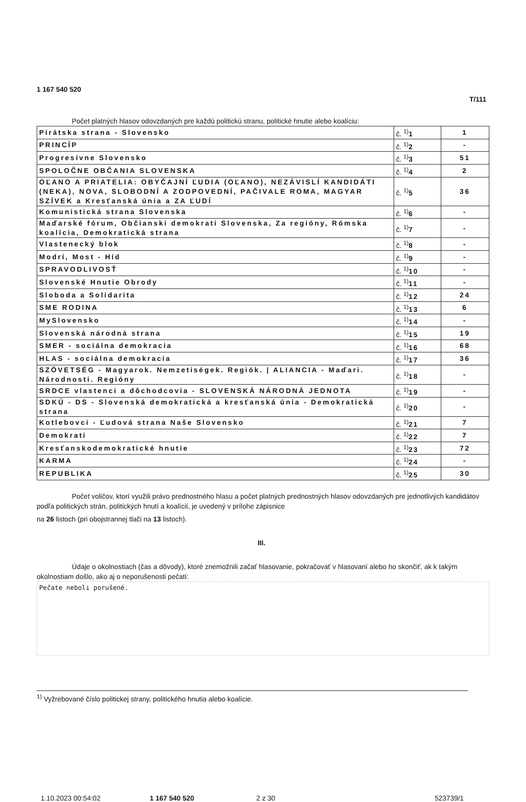1 167 540 520 T/111
Počet platných hlasov odovzdaných pre každú politickú stranu, politické hnutie alebo koalíciu:
| Pirátska strana - Slovensko | č. <sup>1)</sup> 1 | 1 |
| PRINCÍP | č. <sup>1)</sup> 2 | - |
| Progresívne Slovensko | č. <sup>1)</sup> 3 | 51 |
| SPOLOČNE OBČANIA SLOVENSKA | č. <sup>1)</sup> 4 | 2 |
| OĽANO A PRIATELIA: OBYČAJNÍ ĽUDIA (OĽANO), NEZÁVISLÍ KANDIDÁTI (NEKA), NOVA, SLOBODNÍ A ZODPOVEDNÍ, PAČIVALE ROMA, MAGYAR SZÍVEK a Kresťanská únia a ZA ĽUDÍ | č. <sup>1)</sup> 5 | 36 |
| Komunistická strana Slovenska | č. <sup>1)</sup> 6 | - |
| Maďarské fórum, Občianski demokrati Slovenska, Za regióny, Rómska koalícia, Demokratická strana | č. <sup>1)</sup> 7 | - |
| Vlastenecký blok | č. <sup>1)</sup> 8 | - |
| Modrí, Most - Híd | č. <sup>1)</sup> 9 | - |
| SPRAVODLIVOSŤ | č. <sup>1)</sup> 10 | - |
| Slovenské Hnutie Obrody | č. <sup>1)</sup> 11 | - |
| Sloboda a Solidarita | č. <sup>1)</sup> 12 | 24 |
| SME RODINA | č. <sup>1)</sup> 13 | 6 |
| MySlovensko | č. <sup>1)</sup> 14 | - |
| Slovenská národná strana | č. <sup>1)</sup> 15 | 19 |
| SMER - sociálna demokracia | č. <sup>1)</sup> 16 | 68 |
| HLAS - sociálna demokracia | č. <sup>1)</sup> 17 | 36 |
| SZÖVETSÉG - Magyarok. Nemzetiségek. Regiók. / ALIANCIA - Maďari. Národnosti. Regióny | č. <sup>1)</sup> 18 | - |
| SRDCE vlastenci a dôchodcovia - SLOVENSKÁ NÁRODNÁ JEDNOTA | č. <sup>1)</sup> 19 | - |
| SDKÚ - DS - Slovenská demokratická a kresťanská únia - Demokratická strana | č. <sup>1)</sup> 20 | - |
| Kotlebovci - Ľudová strana Naše Slovensko | č. <sup>1)</sup> 21 | 7 |
| Demokrati | č. <sup>1)</sup> 22 | 7 |
| Kresťanskodemokratické hnutie | č. <sup>1)</sup> 23 | 72 |
| KARMA | č. <sup>1)</sup> 24 | - |
| REPUBLIKA | č. <sup>1)</sup> 25 | 30 |
Počet voličov, ktorí využili právo prednostného hlasu a počet platných prednostných hlasov odovzdaných pre jednotlivých kandidátov podľa politických strán, politických hnutí a koalícií, je uvedený v prílohe zápisnice
na 26 listoch (pri obojstrannej tlači na 13 listoch).
III.
Údaje o okolnostiach (čas a dôvody), ktoré znemožnili začať hlasovanie, pokračovať v hlasovaní alebo ho skončiť, ak k takým okolnostiam došlo, ako aj o neporušenosti pečatí:
Pečate neboli porušené.
<sup>1)</sup> Vyžrebované číslo politickej strany, politického hnutia alebo koalície.
1.10.2023 00:54:02 1 167 540 520 2 z 30 523739/1